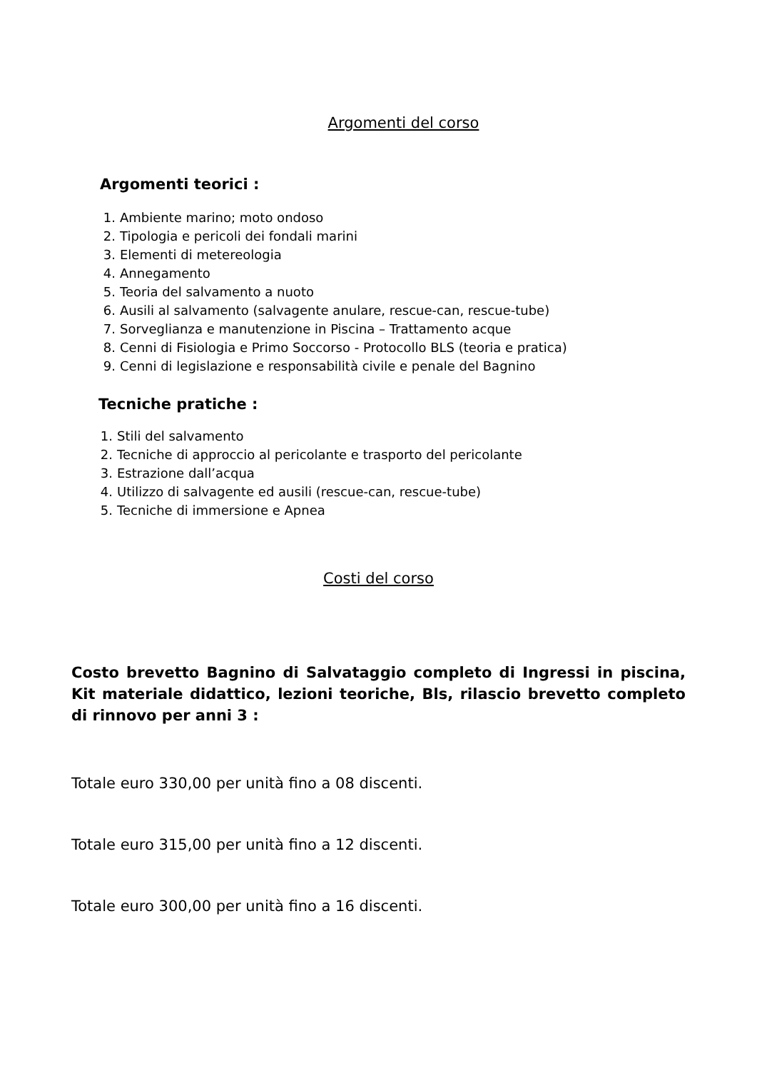Argomenti del corso
Argomenti teorici :
1. Ambiente marino; moto ondoso
2. Tipologia e pericoli dei fondali marini
3. Elementi di metereologia
4. Annegamento
5. Teoria del salvamento a nuoto
6. Ausili al salvamento (salvagente anulare, rescue-can, rescue-tube)
7. Sorveglianza e manutenzione in Piscina – Trattamento acque
8. Cenni di Fisiologia e Primo Soccorso - Protocollo BLS (teoria e pratica)
9. Cenni di legislazione e responsabilità civile e penale del Bagnino
Tecniche pratiche :
1. Stili del salvamento
2. Tecniche di approccio al pericolante e trasporto del pericolante
3. Estrazione dall’acqua
4. Utilizzo di salvagente ed ausili (rescue-can, rescue-tube)
5. Tecniche di immersione e Apnea
Costi del corso
Costo brevetto Bagnino di Salvataggio completo di Ingressi in piscina, Kit materiale didattico, lezioni teoriche, Bls, rilascio brevetto completo di rinnovo per anni 3 :
Totale euro 330,00 per unità fino a 08 discenti.
Totale euro 315,00 per unità fino a 12 discenti.
Totale euro 300,00 per unità fino a 16 discenti.